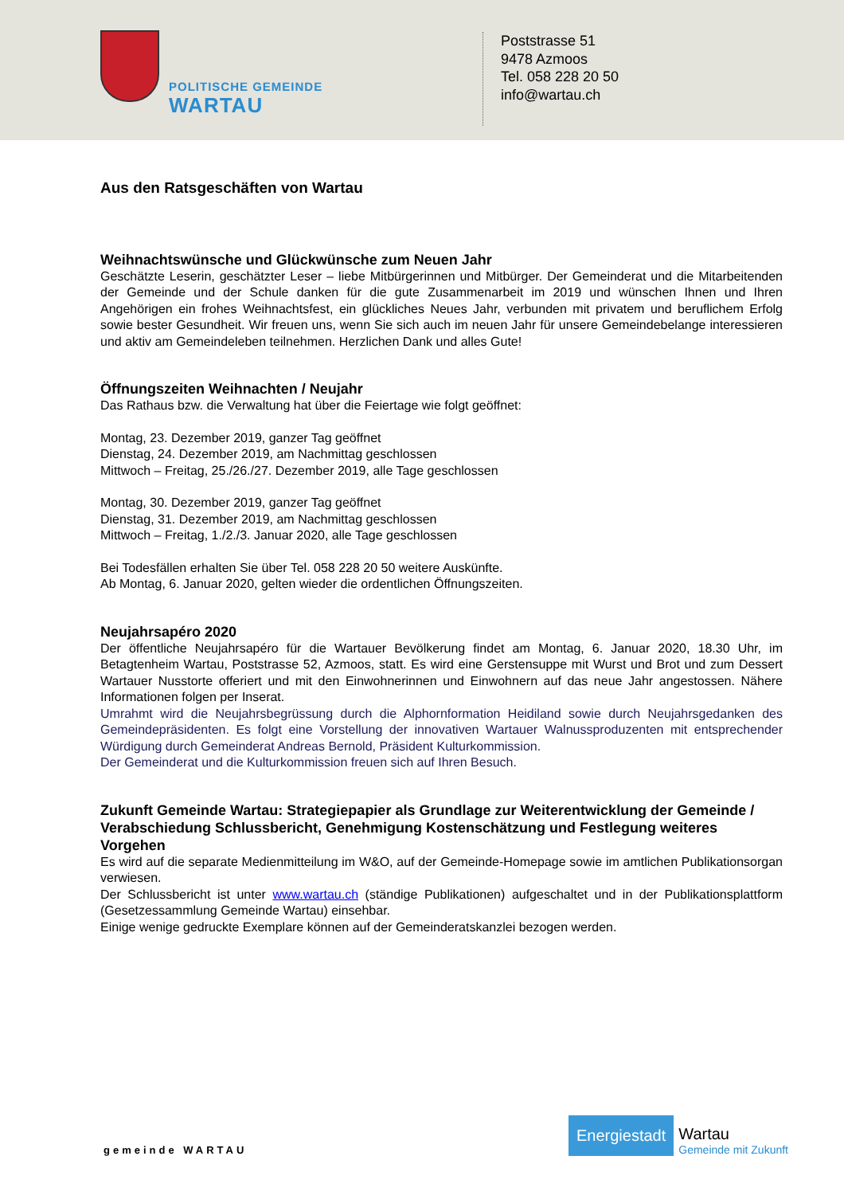POLITISCHE GEMEINDE
WARTAU
Poststrasse 51
9478 Azmoos
Tel. 058 228 20 50
info@wartau.ch
Aus den Ratsgeschäften von Wartau
Weihnachtswünsche und Glückwünsche zum Neuen Jahr
Geschätzte Leserin, geschätzter Leser – liebe Mitbürgerinnen und Mitbürger. Der Gemeinderat und die Mitarbeitenden der Gemeinde und der Schule danken für die gute Zusammenarbeit im 2019 und wünschen Ihnen und Ihren Angehörigen ein frohes Weihnachtsfest, ein glückliches Neues Jahr, verbunden mit privatem und beruflichem Erfolg sowie bester Gesundheit. Wir freuen uns, wenn Sie sich auch im neuen Jahr für unsere Gemeindebelange interessieren und aktiv am Gemeindeleben teilnehmen. Herzlichen Dank und alles Gute!
Öffnungszeiten Weihnachten / Neujahr
Das Rathaus bzw. die Verwaltung hat über die Feiertage wie folgt geöffnet:
Montag, 23. Dezember 2019, ganzer Tag geöffnet
Dienstag, 24. Dezember 2019, am Nachmittag geschlossen
Mittwoch – Freitag, 25./26./27. Dezember 2019, alle Tage geschlossen
Montag, 30. Dezember 2019, ganzer Tag geöffnet
Dienstag, 31. Dezember 2019, am Nachmittag geschlossen
Mittwoch – Freitag, 1./2./3. Januar 2020, alle Tage geschlossen
Bei Todesfällen erhalten Sie über Tel. 058 228 20 50 weitere Auskünfte.
Ab Montag, 6. Januar 2020, gelten wieder die ordentlichen Öffnungszeiten.
Neujahrsapéro 2020
Der öffentliche Neujahrsapéro für die Wartauer Bevölkerung findet am Montag, 6. Januar 2020, 18.30 Uhr, im Betagtenheim Wartau, Poststrasse 52, Azmoos, statt. Es wird eine Gerstensuppe mit Wurst und Brot und zum Dessert Wartauer Nusstorte offeriert und mit den Einwohnerinnen und Einwohnern auf das neue Jahr angestossen. Nähere Informationen folgen per Inserat.
Umrahmt wird die Neujahrsbegrüssung durch die Alphornformation Heidiland sowie durch Neujahrsgedanken des Gemeindepräsidenten. Es folgt eine Vorstellung der innovativen Wartauer Walnussproduzenten mit entsprechender Würdigung durch Gemeinderat Andreas Bernold, Präsident Kulturkommission.
Der Gemeinderat und die Kulturkommission freuen sich auf Ihren Besuch.
Zukunft Gemeinde Wartau: Strategiepapier als Grundlage zur Weiterentwicklung der Gemeinde / Verabschiedung Schlussbericht, Genehmigung Kostenschätzung und Festlegung weiteres Vorgehen
Es wird auf die separate Medienmitteilung im W&O, auf der Gemeinde-Homepage sowie im amtlichen Publikationsorgan verwiesen.
Der Schlussbericht ist unter www.wartau.ch (ständige Publikationen) aufgeschaltet und in der Publikationsplattform (Gesetzessammlung Gemeinde Wartau) einsehbar.
Einige wenige gedruckte Exemplare können auf der Gemeinderatskanzlei bezogen werden.
gemeinde WARTAU
Energiestadt
Wartau
Gemeinde mit Zukunft